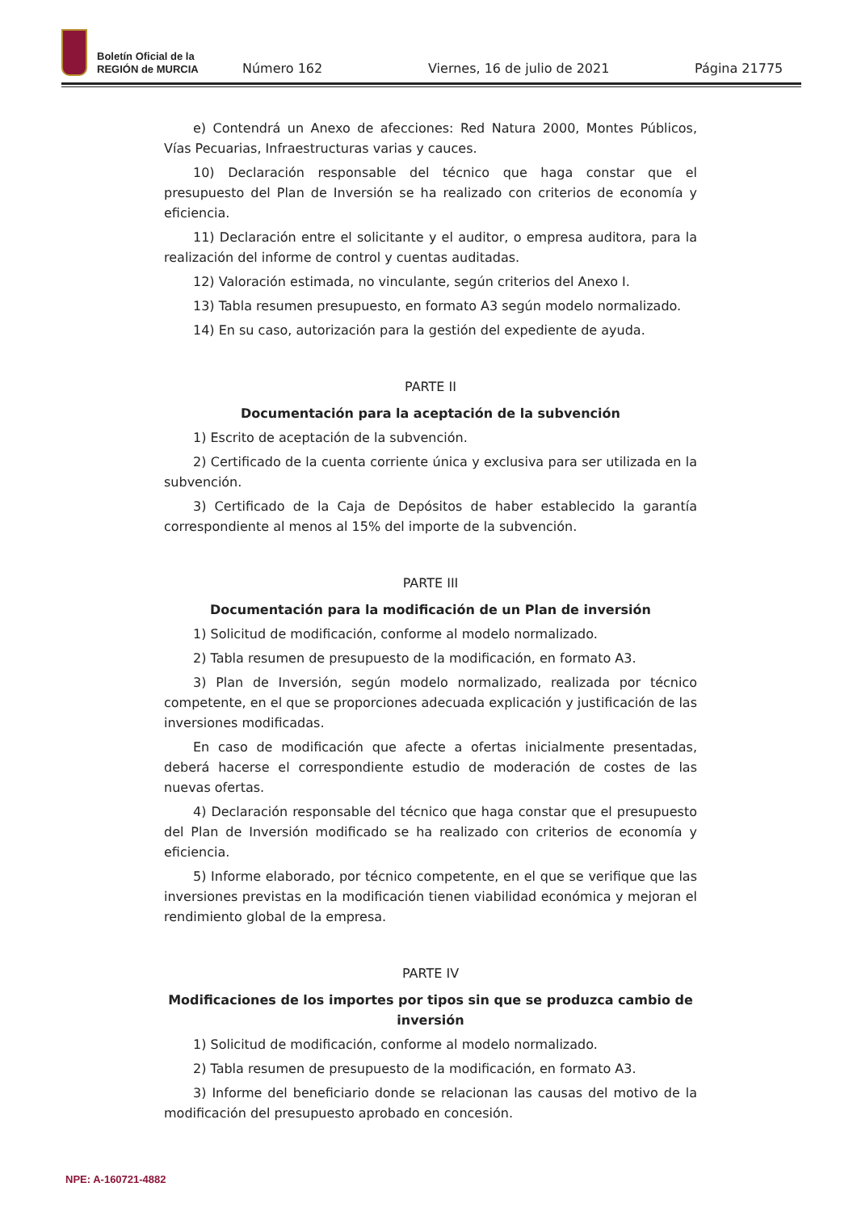Boletín Oficial de la
REGIÓN de MURCIA
Número 162 Viernes, 16 de julio de 2021 Página 21775
e) Contendrá un Anexo de afecciones: Red Natura 2000, Montes Públicos, Vías Pecuarias, Infraestructuras varias y cauces.
10) Declaración responsable del técnico que haga constar que el presupuesto del Plan de Inversión se ha realizado con criterios de economía y eficiencia.
11) Declaración entre el solicitante y el auditor, o empresa auditora, para la realización del informe de control y cuentas auditadas.
12) Valoración estimada, no vinculante, según criterios del Anexo I.
13) Tabla resumen presupuesto, en formato A3 según modelo normalizado.
14) En su caso, autorización para la gestión del expediente de ayuda.
PARTE II
Documentación para la aceptación de la subvención
1) Escrito de aceptación de la subvención.
2) Certificado de la cuenta corriente única y exclusiva para ser utilizada en la subvención.
3) Certificado de la Caja de Depósitos de haber establecido la garantía correspondiente al menos al 15% del importe de la subvención.
PARTE III
Documentación para la modificación de un Plan de inversión
1) Solicitud de modificación, conforme al modelo normalizado.
2) Tabla resumen de presupuesto de la modificación, en formato A3.
3) Plan de Inversión, según modelo normalizado, realizada por técnico competente, en el que se proporciones adecuada explicación y justificación de las inversiones modificadas.
En caso de modificación que afecte a ofertas inicialmente presentadas, deberá hacerse el correspondiente estudio de moderación de costes de las nuevas ofertas.
4) Declaración responsable del técnico que haga constar que el presupuesto del Plan de Inversión modificado se ha realizado con criterios de economía y eficiencia.
5) Informe elaborado, por técnico competente, en el que se verifique que las inversiones previstas en la modificación tienen viabilidad económica y mejoran el rendimiento global de la empresa.
PARTE IV
Modificaciones de los importes por tipos sin que se produzca cambio de inversión
1) Solicitud de modificación, conforme al modelo normalizado.
2) Tabla resumen de presupuesto de la modificación, en formato A3.
3) Informe del beneficiario donde se relacionan las causas del motivo de la modificación del presupuesto aprobado en concesión.
NPE: A-160721-4882